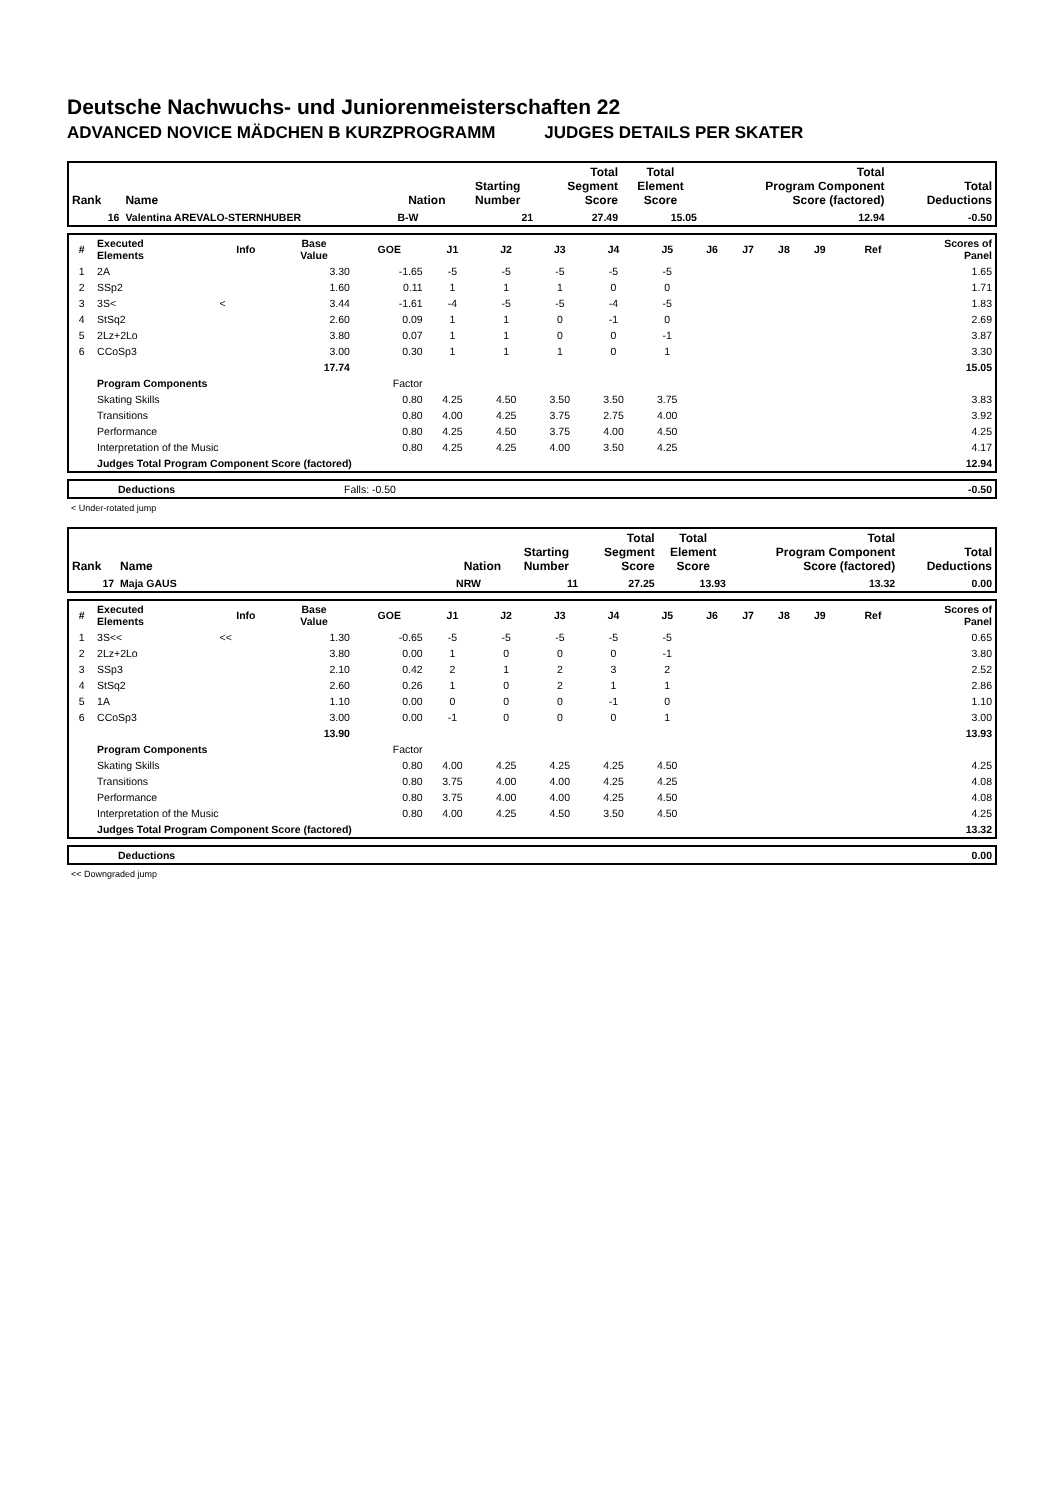Deutsche Nachwuchs- und Juniorenmeisterschaften 22
ADVANCED NOVICE MÄDCHEN B KURZPROGRAMM JUDGES DETAILS PER SKATER
| Rank | Name | Nation | Starting Number | Total Segment Score | Total Element Score | Total Program Component Score (factored) | Total Deductions |
| --- | --- | --- | --- | --- | --- | --- | --- |
| 16 | Valentina AREVALO-STERNHUBER | B-W | 21 | 27.49 | 15.05 | 12.94 | -0.50 |
| # | Executed Elements | Info | Base Value | GOE | J1 | J2 | J3 | J4 | J5 | J6 | J7 | J8 | J9 | Ref | Scores of Panel |
| --- | --- | --- | --- | --- | --- | --- | --- | --- | --- | --- | --- | --- | --- | --- | --- |
| 1 | 2A | | 3.30 | -1.65 | -5 | -5 | -5 | -5 | -5 | | | | | | 1.65 |
| 2 | SSp2 | | 1.60 | 0.11 | 1 | 1 | 1 | 0 | 0 | | | | | | 1.71 |
| 3 | 3S< | < | 3.44 | -1.61 | -4 | -5 | -5 | -4 | -5 | | | | | | 1.83 |
| 4 | StSq2 | | 2.60 | 0.09 | 1 | 1 | 0 | -1 | 0 | | | | | | 2.69 |
| 5 | 2Lz+2Lo | | 3.80 | 0.07 | 1 | 1 | 0 | 0 | -1 | | | | | | 3.87 |
| 6 | CCoSp3 | | 3.00 | 0.30 | 1 | 1 | 1 | 0 | 1 | | | | | | 3.30 |
| | | | 17.74 | | | | | | | | | | | | 15.05 |
| | Program Components | | | Factor | | | | | | | | | | | |
| | Skating Skills | | | 0.80 | 4.25 | 4.50 | 3.50 | 3.50 | 3.75 | | | | | | 3.83 |
| | Transitions | | | 0.80 | 4.00 | 4.25 | 3.75 | 2.75 | 4.00 | | | | | | 3.92 |
| | Performance | | | 0.80 | 4.25 | 4.50 | 3.75 | 4.00 | 4.50 | | | | | | 4.25 |
| | Interpretation of the Music | | | 0.80 | 4.25 | 4.25 | 4.00 | 3.50 | 4.25 | | | | | | 4.17 |
| | Judges Total Program Component Score (factored) | | | | | | | | | | | | | | 12.94 |
| | Deductions | Falls: -0.50 | -0.50 |
< Under-rotated jump
| Rank | Name | Nation | Starting Number | Total Segment Score | Total Element Score | Total Program Component Score (factored) | Total Deductions |
| --- | --- | --- | --- | --- | --- | --- | --- |
| 17 | Maja GAUS | NRW | 11 | 27.25 | 13.93 | 13.32 | 0.00 |
| # | Executed Elements | Info | Base Value | GOE | J1 | J2 | J3 | J4 | J5 | J6 | J7 | J8 | J9 | Ref | Scores of Panel |
| --- | --- | --- | --- | --- | --- | --- | --- | --- | --- | --- | --- | --- | --- | --- | --- |
| 1 | 3S<< | << | 1.30 | -0.65 | -5 | -5 | -5 | -5 | -5 | | | | | | 0.65 |
| 2 | 2Lz+2Lo | | 3.80 | 0.00 | 1 | 0 | 0 | 0 | -1 | | | | | | 3.80 |
| 3 | SSp3 | | 2.10 | 0.42 | 2 | 1 | 2 | 3 | 2 | | | | | | 2.52 |
| 4 | StSq2 | | 2.60 | 0.26 | 1 | 0 | 2 | 1 | 1 | | | | | | 2.86 |
| 5 | 1A | | 1.10 | 0.00 | 0 | 0 | 0 | -1 | 0 | | | | | | 1.10 |
| 6 | CCoSp3 | | 3.00 | 0.00 | -1 | 0 | 0 | 0 | 1 | | | | | | 3.00 |
| | | | 13.90 | | | | | | | | | | | | 13.93 |
| | Program Components | | | Factor | | | | | | | | | | | |
| | Skating Skills | | | 0.80 | 4.00 | 4.25 | 4.25 | 4.25 | 4.50 | | | | | | 4.25 |
| | Transitions | | | 0.80 | 3.75 | 4.00 | 4.00 | 4.25 | 4.25 | | | | | | 4.08 |
| | Performance | | | 0.80 | 3.75 | 4.00 | 4.00 | 4.25 | 4.50 | | | | | | 4.08 |
| | Interpretation of the Music | | | 0.80 | 4.00 | 4.25 | 4.50 | 3.50 | 4.50 | | | | | | 4.25 |
| | Judges Total Program Component Score (factored) | | | | | | | | | | | | | | 13.32 |
| | Deductions | 0.00 |
<< Downgraded jump